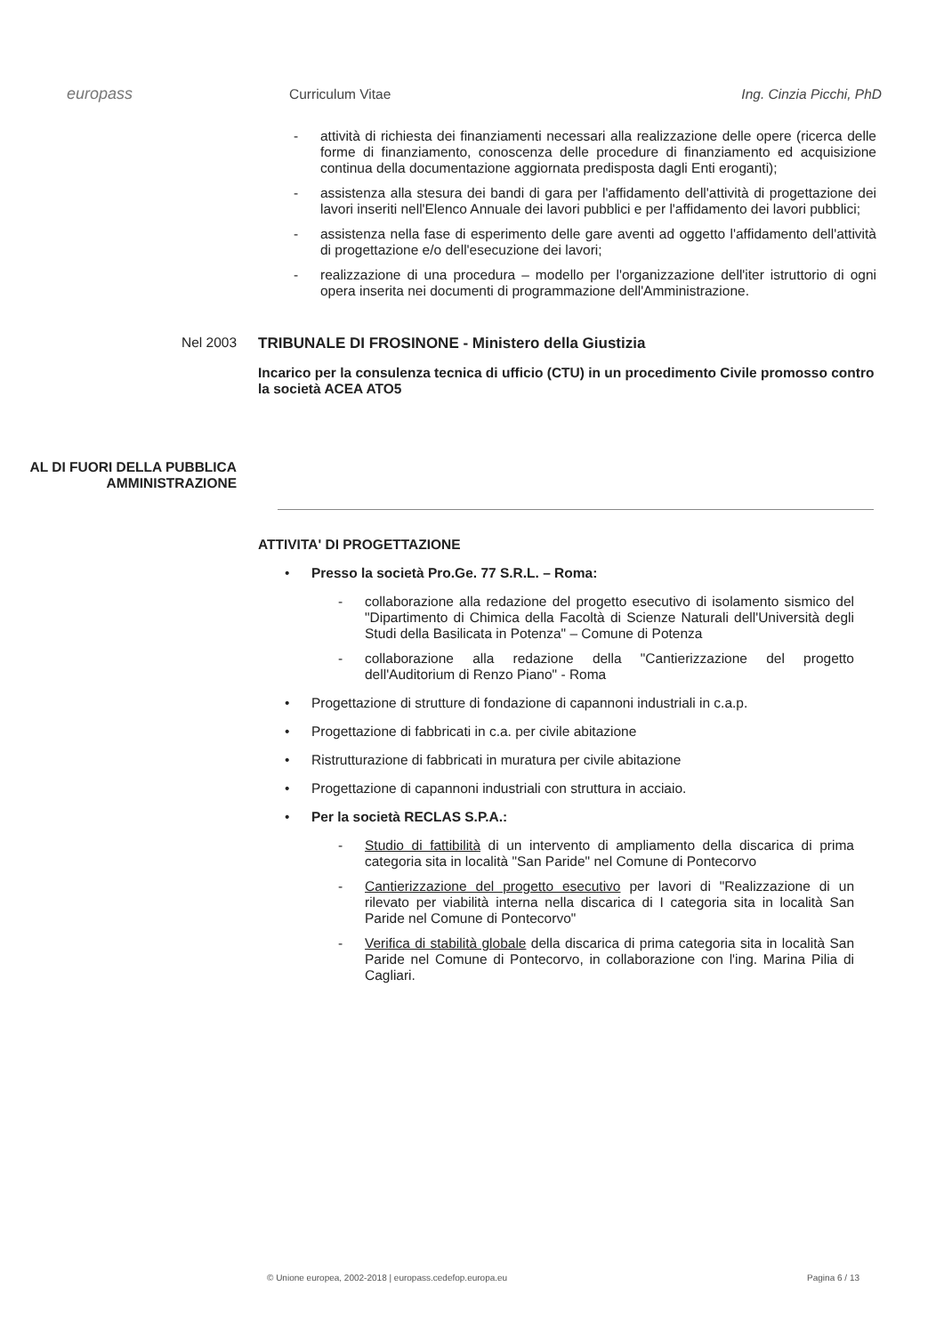europass
Curriculum Vitae Ing. Cinzia Picchi, PhD
- attività di richiesta dei finanziamenti necessari alla realizzazione delle opere (ricerca delle forme di finanziamento, conoscenza delle procedure di finanziamento ed acquisizione continua della documentazione aggiornata predisposta dagli Enti eroganti);
- assistenza alla stesura dei bandi di gara per l'affidamento dell'attività di progettazione dei lavori inseriti nell'Elenco Annuale dei lavori pubblici e per l'affidamento dei lavori pubblici;
- assistenza nella fase di esperimento delle gare aventi ad oggetto l'affidamento dell'attività di progettazione e/o dell'esecuzione dei lavori;
- realizzazione di una procedura – modello per l'organizzazione dell'iter istruttorio di ogni opera inserita nei documenti di programmazione dell'Amministrazione.
Nel 2003 TRIBUNALE DI FROSINONE - Ministero della Giustizia
Incarico per la consulenza tecnica di ufficio (CTU) in un procedimento Civile promosso contro la società ACEA ATO5
AL DI FUORI DELLA PUBBLICA AMMINISTRAZIONE
ATTIVITA' DI PROGETTAZIONE
• Presso la società Pro.Ge. 77 S.R.L. – Roma:
- collaborazione alla redazione del progetto esecutivo di isolamento sismico del "Dipartimento di Chimica della Facoltà di Scienze Naturali dell'Università degli Studi della Basilicata in Potenza" – Comune di Potenza
- collaborazione alla redazione della "Cantierizzazione del progetto dell'Auditorium di Renzo Piano" - Roma
• Progettazione di strutture di fondazione di capannoni industriali in c.a.p.
• Progettazione di fabbricati in c.a. per civile abitazione
• Ristrutturazione di fabbricati in muratura per civile abitazione
• Progettazione di capannoni industriali con struttura in acciaio.
• Per la società RECLAS S.P.A.:
- Studio di fattibilità di un intervento di ampliamento della discarica di prima categoria sita in località "San Paride" nel Comune di Pontecorvo
- Cantierizzazione del progetto esecutivo per lavori di "Realizzazione di un rilevato per viabilità interna nella discarica di I categoria sita in località San Paride nel Comune di Pontecorvo"
- Verifica di stabilità globale della discarica di prima categoria sita in località San Paride nel Comune di Pontecorvo, in collaborazione con l'ing. Marina Pilia di Cagliari.
© Unione europea, 2002-2018 | europass.cedefop.europa.eu Pagina 6 / 13